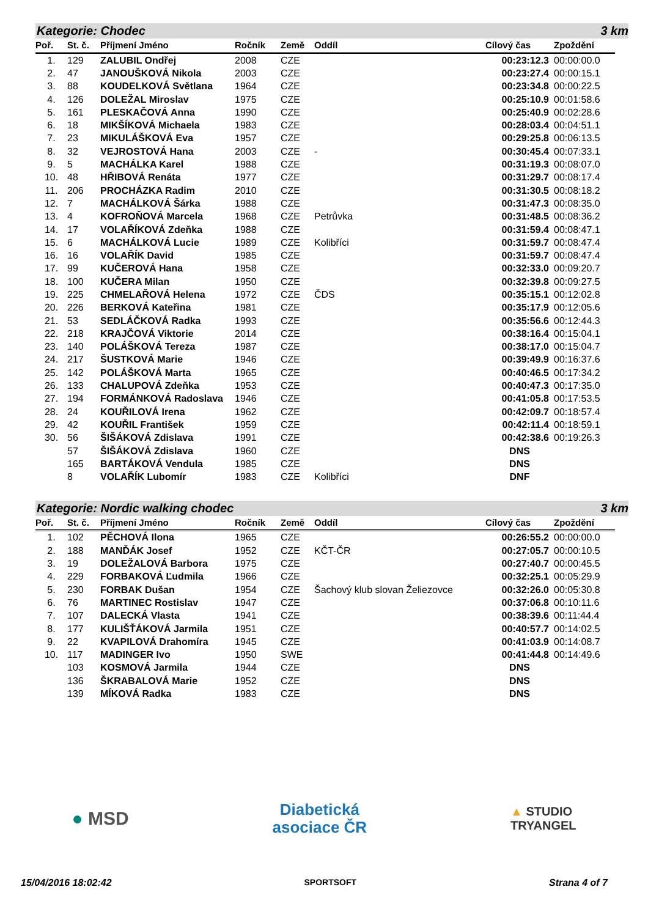Kategorie: Chodec 3 km
| Poř. | St. č. | Příjmení Jméno | Ročník | Země | Oddíl | Cílový čas | Zpoždění |
| --- | --- | --- | --- | --- | --- | --- | --- |
| 1. | 129 | ZALUBIL Ondřej | 2008 | CZE | | 00:23:12.3 | 00:00:00.0 |
| 2. | 47 | JANOUŠKOVÁ Nikola | 2003 | CZE | | 00:23:27.4 | 00:00:15.1 |
| 3. | 88 | KOUDELKOVÁ Světlana | 1964 | CZE | | 00:23:34.8 | 00:00:22.5 |
| 4. | 126 | DOLEŽAL Miroslav | 1975 | CZE | | 00:25:10.9 | 00:01:58.6 |
| 5. | 161 | PLESKAČOVÁ Anna | 1990 | CZE | | 00:25:40.9 | 00:02:28.6 |
| 6. | 18 | MIKŠÍKOVÁ Michaela | 1983 | CZE | | 00:28:03.4 | 00:04:51.1 |
| 7. | 23 | MIKULÁŠKOVÁ Eva | 1957 | CZE | | 00:29:25.8 | 00:06:13.5 |
| 8. | 32 | VEJROSTOVÁ Hana | 2003 | CZE | - | 00:30:45.4 | 00:07:33.1 |
| 9. | 5 | MACHÁLKA Karel | 1988 | CZE | | 00:31:19.3 | 00:08:07.0 |
| 10. | 48 | HŘIBOVÁ Renáta | 1977 | CZE | | 00:31:29.7 | 00:08:17.4 |
| 11. | 206 | PROCHÁZKA Radim | 2010 | CZE | | 00:31:30.5 | 00:08:18.2 |
| 12. | 7 | MACHÁLKOVÁ Šárka | 1988 | CZE | | 00:31:47.3 | 00:08:35.0 |
| 13. | 4 | KOFROŇOVÁ Marcela | 1968 | CZE | Petrůvka | 00:31:48.5 | 00:08:36.2 |
| 14. | 17 | VOLAŘÍKOVÁ Zdeňka | 1988 | CZE | | 00:31:59.4 | 00:08:47.1 |
| 15. | 6 | MACHÁLKOVÁ Lucie | 1989 | CZE | Kolibříci | 00:31:59.7 | 00:08:47.4 |
| 16. | 16 | VOLAŘÍK David | 1985 | CZE | | 00:31:59.7 | 00:08:47.4 |
| 17. | 99 | KUČEROVÁ Hana | 1958 | CZE | | 00:32:33.0 | 00:09:20.7 |
| 18. | 100 | KUČERA Milan | 1950 | CZE | | 00:32:39.8 | 00:09:27.5 |
| 19. | 225 | CHMELAŘOVÁ Helena | 1972 | CZE | ČDS | 00:35:15.1 | 00:12:02.8 |
| 20. | 226 | BERKOVÁ Kateřina | 1981 | CZE | | 00:35:17.9 | 00:12:05.6 |
| 21. | 53 | SEDLÁČKOVÁ Radka | 1993 | CZE | | 00:35:56.6 | 00:12:44.3 |
| 22. | 218 | KRAJČOVÁ Viktorie | 2014 | CZE | | 00:38:16.4 | 00:15:04.1 |
| 23. | 140 | POLÁŠKOVÁ Tereza | 1987 | CZE | | 00:38:17.0 | 00:15:04.7 |
| 24. | 217 | ŠUSTKOVÁ Marie | 1946 | CZE | | 00:39:49.9 | 00:16:37.6 |
| 25. | 142 | POLÁŠKOVÁ Marta | 1965 | CZE | | 00:40:46.5 | 00:17:34.2 |
| 26. | 133 | CHALUPOVÁ Zdeňka | 1953 | CZE | | 00:40:47.3 | 00:17:35.0 |
| 27. | 194 | FORMÁNKOVÁ Radoslava | 1946 | CZE | | 00:41:05.8 | 00:17:53.5 |
| 28. | 24 | KOUŘILOVÁ Irena | 1962 | CZE | | 00:42:09.7 | 00:18:57.4 |
| 29. | 42 | KOUŘIL František | 1959 | CZE | | 00:42:11.4 | 00:18:59.1 |
| 30. | 56 | ŠIŠÁKOVÁ Zdislava | 1991 | CZE | | 00:42:38.6 | 00:19:26.3 |
| | 57 | ŠIŠÁKOVÁ Zdislava | 1960 | CZE | | DNS | |
| | 165 | BARTÁKOVÁ Vendula | 1985 | CZE | | DNS | |
| | 8 | VOLAŘÍK Lubomír | 1983 | CZE | Kolibříci | DNF | |
Kategorie: Nordic walking chodec 3 km
| Poř. | St. č. | Příjmení Jméno | Ročník | Země | Oddíl | Cílový čas | Zpoždění |
| --- | --- | --- | --- | --- | --- | --- | --- |
| 1. | 102 | PĚCHOVÁ Ilona | 1965 | CZE | | 00:26:55.2 | 00:00:00.0 |
| 2. | 188 | MANĎÁK Josef | 1952 | CZE | KČT-ČR | 00:27:05.7 | 00:00:10.5 |
| 3. | 19 | DOLEŽALOVÁ Barbora | 1975 | CZE | | 00:27:40.7 | 00:00:45.5 |
| 4. | 229 | FORBAKOVÁ Ľudmila | 1966 | CZE | | 00:32:25.1 | 00:05:29.9 |
| 5. | 230 | FORBAK Dušan | 1954 | CZE | Šachový klub slovan Želiezovce | 00:32:26.0 | 00:05:30.8 |
| 6. | 76 | MARTINEC Rostislav | 1947 | CZE | | 00:37:06.8 | 00:10:11.6 |
| 7. | 107 | DALECKÁ Vlasta | 1941 | CZE | | 00:38:39.6 | 00:11:44.4 |
| 8. | 177 | KULIŠŤÁKOVÁ Jarmila | 1951 | CZE | | 00:40:57.7 | 00:14:02.5 |
| 9. | 22 | KVAPILOVÁ Drahomíra | 1945 | CZE | | 00:41:03.9 | 00:14:08.7 |
| 10. | 117 | MADINGER Ivo | 1950 | SWE | | 00:41:44.8 | 00:14:49.6 |
| | 103 | KOSMOVÁ Jarmila | 1944 | CZE | | DNS | |
| | 136 | ŠKRABALOVÁ Marie | 1952 | CZE | | DNS | |
| | 139 | MÍKOVÁ Radka | 1983 | CZE | | DNS | |
● MSD
Diabetická
asociace ČR
▲ STUDIO
TRYANGEL
15/04/2016 18:02:42 SPORTSOFT Strana 4 of 7